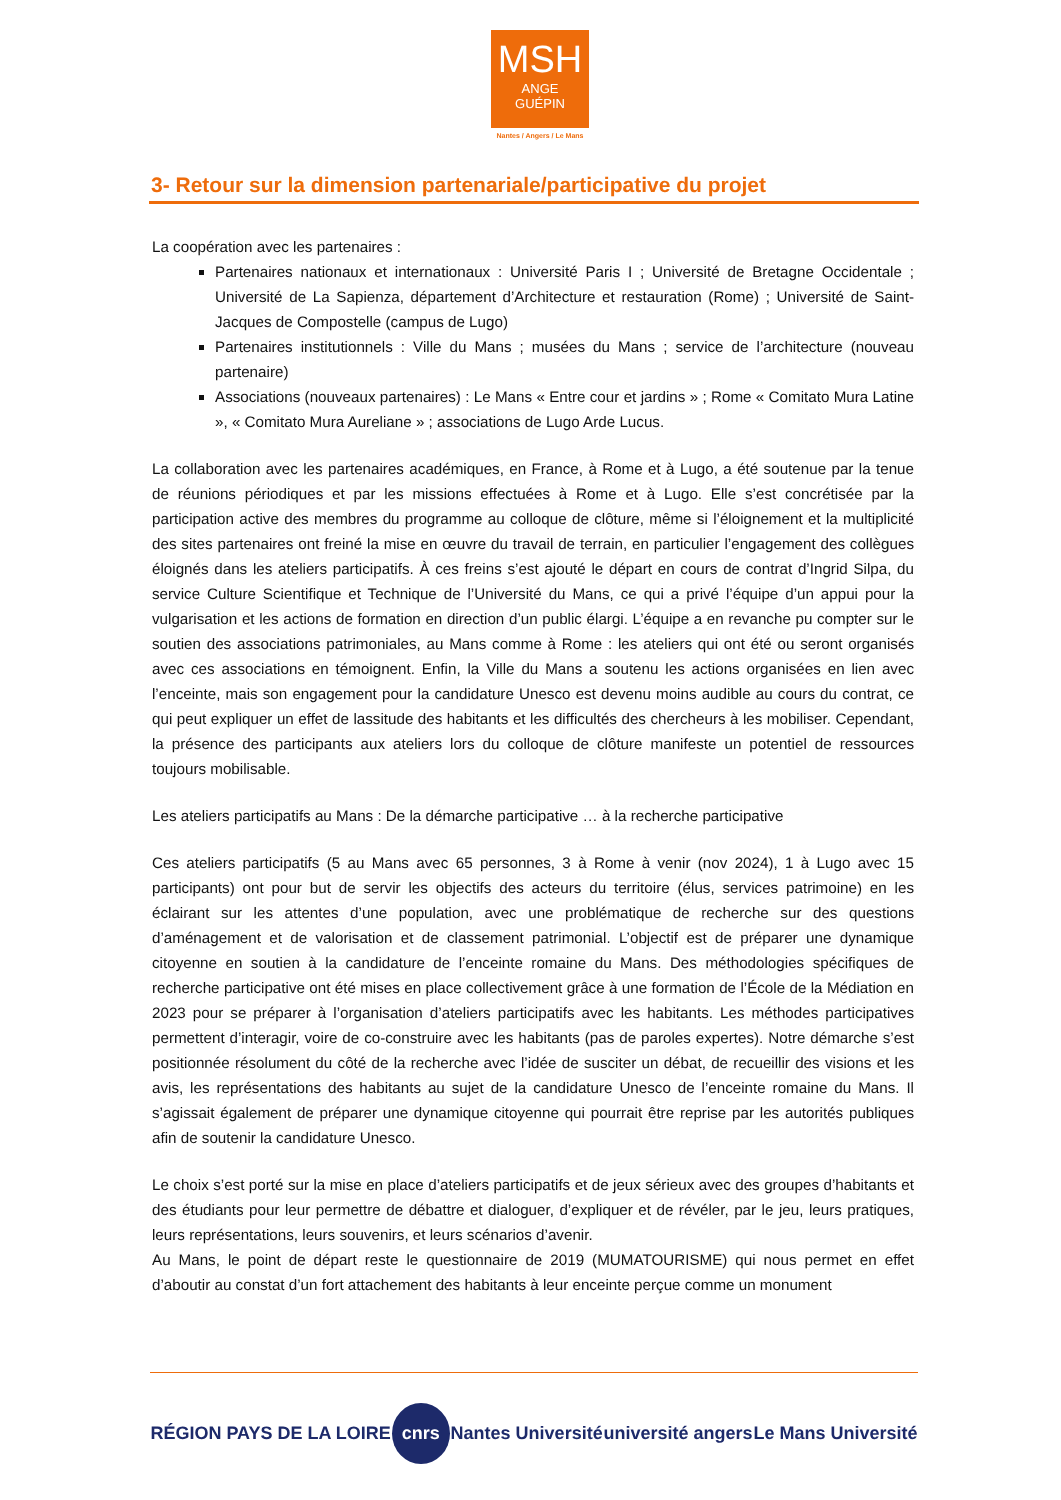MSH
ANGE
GUÉPIN
Nantes / Angers / Le Mans
3- Retour sur la dimension partenariale/participative du projet
La coopération avec les partenaires :
Partenaires nationaux et internationaux : Université Paris I ; Université de Bretagne Occidentale ; Université de La Sapienza, département d’Architecture et restauration (Rome) ; Université de Saint-Jacques de Compostelle (campus de Lugo)
Partenaires institutionnels : Ville du Mans ; musées du Mans ; service de l’architecture (nouveau partenaire)
Associations (nouveaux partenaires) : Le Mans « Entre cour et jardins » ; Rome « Comitato Mura Latine », « Comitato Mura Aureliane » ; associations de Lugo Arde Lucus.
La collaboration avec les partenaires académiques, en France, à Rome et à Lugo, a été soutenue par la tenue de réunions périodiques et par les missions effectuées à Rome et à Lugo. Elle s’est concrétisée par la participation active des membres du programme au colloque de clôture, même si l’éloignement et la multiplicité des sites partenaires ont freiné la mise en œuvre du travail de terrain, en particulier l’engagement des collègues éloignés dans les ateliers participatifs. À ces freins s’est ajouté le départ en cours de contrat d’Ingrid Silpa, du service Culture Scientifique et Technique de l’Université du Mans, ce qui a privé l’équipe d’un appui pour la vulgarisation et les actions de formation en direction d’un public élargi. L’équipe a en revanche pu compter sur le soutien des associations patrimoniales, au Mans comme à Rome : les ateliers qui ont été ou seront organisés avec ces associations en témoignent. Enfin, la Ville du Mans a soutenu les actions organisées en lien avec l’enceinte, mais son engagement pour la candidature Unesco est devenu moins audible au cours du contrat, ce qui peut expliquer un effet de lassitude des habitants et les difficultés des chercheurs à les mobiliser. Cependant, la présence des participants aux ateliers lors du colloque de clôture manifeste un potentiel de ressources toujours mobilisable.
Les ateliers participatifs au Mans : De la démarche participative … à la recherche participative
Ces ateliers participatifs (5 au Mans avec 65 personnes, 3 à Rome à venir (nov 2024), 1 à Lugo avec 15 participants) ont pour but de servir les objectifs des acteurs du territoire (élus, services patrimoine) en les éclairant sur les attentes d’une population, avec une problématique de recherche sur des questions d’aménagement et de valorisation et de classement patrimonial. L’objectif est de préparer une dynamique citoyenne en soutien à la candidature de l’enceinte romaine du Mans. Des méthodologies spécifiques de recherche participative ont été mises en place collectivement grâce à une formation de l’École de la Médiation en 2023 pour se préparer à l’organisation d’ateliers participatifs avec les habitants. Les méthodes participatives permettent d’interagir, voire de co-construire avec les habitants (pas de paroles expertes). Notre démarche s’est positionnée résolument du côté de la recherche avec l’idée de susciter un débat, de recueillir des visions et les avis, les représentations des habitants au sujet de la candidature Unesco de l’enceinte romaine du Mans. Il s’agissait également de préparer une dynamique citoyenne qui pourrait être reprise par les autorités publiques afin de soutenir la candidature Unesco.
Le choix s’est porté sur la mise en place d’ateliers participatifs et de jeux sérieux avec des groupes d’habitants et des étudiants pour leur permettre de débattre et dialoguer, d’expliquer et de révéler, par le jeu, leurs pratiques, leurs représentations, leurs souvenirs, et leurs scénarios d’avenir.
Au Mans, le point de départ reste le questionnaire de 2019 (MUMATOURISME) qui nous permet en effet d’aboutir au constat d’un fort attachement des habitants à leur enceinte perçue comme un monument
RÉGION PAYS DE LA LOIRE cnrs Nantes Université université angers Le Mans Université